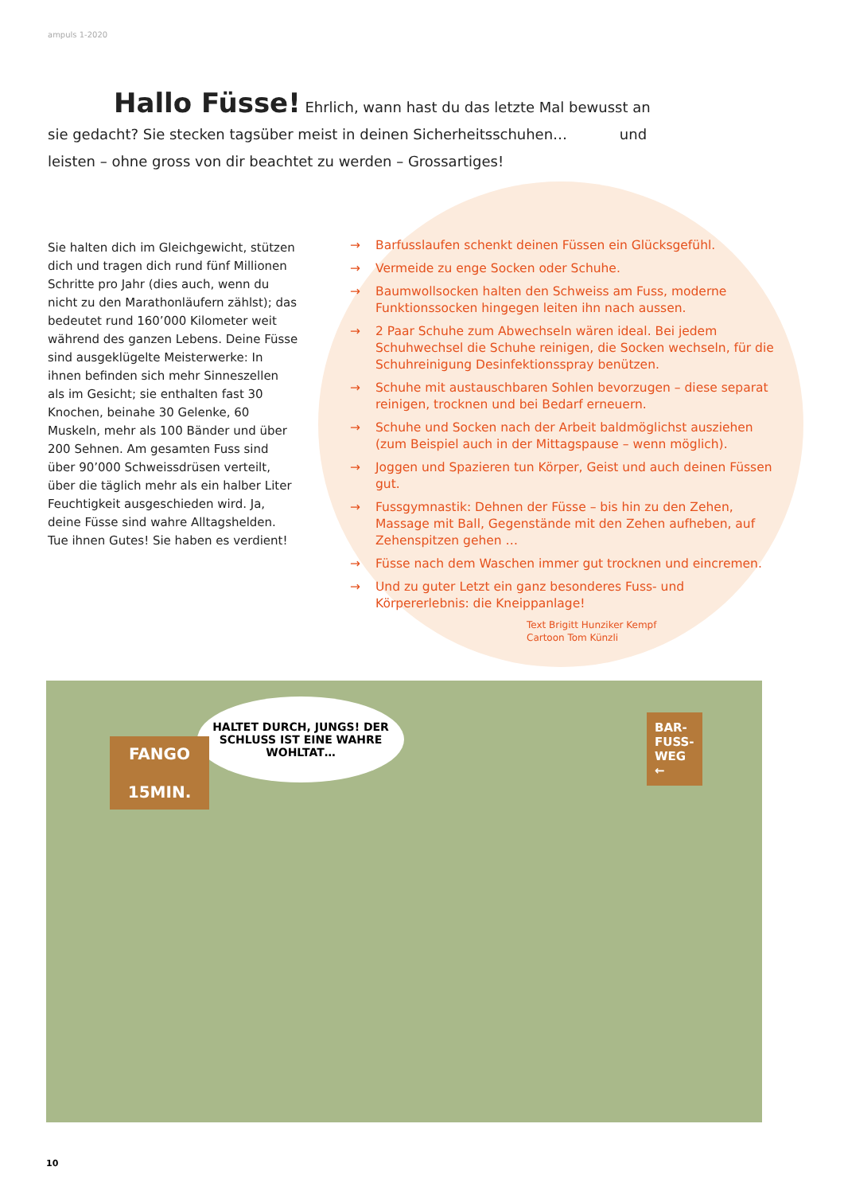ampuls 1-2020
Hallo Füsse! Ehrlich, wann hast du das letzte Mal bewusst an sie gedacht? Sie stecken tagsüber meist in deinen Sicherheitsschuhen… und leisten – ohne gross von dir beachtet zu werden – Grossartiges!
Sie halten dich im Gleichgewicht, stützen dich und tragen dich rund fünf Millionen Schritte pro Jahr (dies auch, wenn du nicht zu den Marathonläufern zählst); das bedeutet rund 160’000 Kilometer weit während des ganzen Lebens. Deine Füsse sind ausgeklügelte Meisterwerke: In ihnen befinden sich mehr Sinneszellen als im Gesicht; sie enthalten fast 30 Knochen, beinahe 30 Gelenke, 60 Muskeln, mehr als 100 Bänder und über 200 Sehnen. Am gesamten Fuss sind über 90’000 Schweis­sdrüsen verteilt, über die täglich mehr als ein halber Liter Feuchtigkeit ausge­schieden wird. Ja, deine Füsse sind wahre Alltagshelden. Tue ihnen Gutes! Sie haben es verdient!
→ Barfusslaufen schenkt deinen Füssen ein Glücksgefühl.
→ Vermeide zu enge Socken oder Schuhe.
→ Baumwollsocken halten den Schweiss am Fuss, moderne Funktionssocken hingegen leiten ihn nach aussen.
→ 2 Paar Schuhe zum Abwechseln wären ideal. Bei jedem Schuhwechsel die Schuhe reinigen, die Socken wechseln, für die Schuhreinigung Desinfektionsspray benützen.
→ Schuhe mit austauschbaren Sohlen bevorzugen – diese separat reinigen, trocknen und bei Bedarf erneuern.
→ Schuhe und Socken nach der Arbeit baldmöglichst ausziehen (zum Beispiel auch in der Mittagspause – wenn möglich).
→ Joggen und Spazieren tun Körper, Geist und auch deinen Füssen gut.
→ Fussgymnastik: Dehnen der Füsse – bis hin zu den Zehen, Massage mit Ball, Gegenstände mit den Zehen aufheben, auf Zehenspitzen gehen …
→ Füsse nach dem Waschen immer gut trocknen und eincremen.
→ Und zu guter Letzt ein ganz besonderes Fuss- und Körpererlebnis: die Kneippanlage!
Text Brigitt Hunziker Kempf
Cartoon Tom Künzli
HALTET DURCH, JUNGS! DER SCHLUSS IST EINE WAHRE WOHLTAT…
FANGO
15MIN.
BAR-FUSS-WEG ←
10